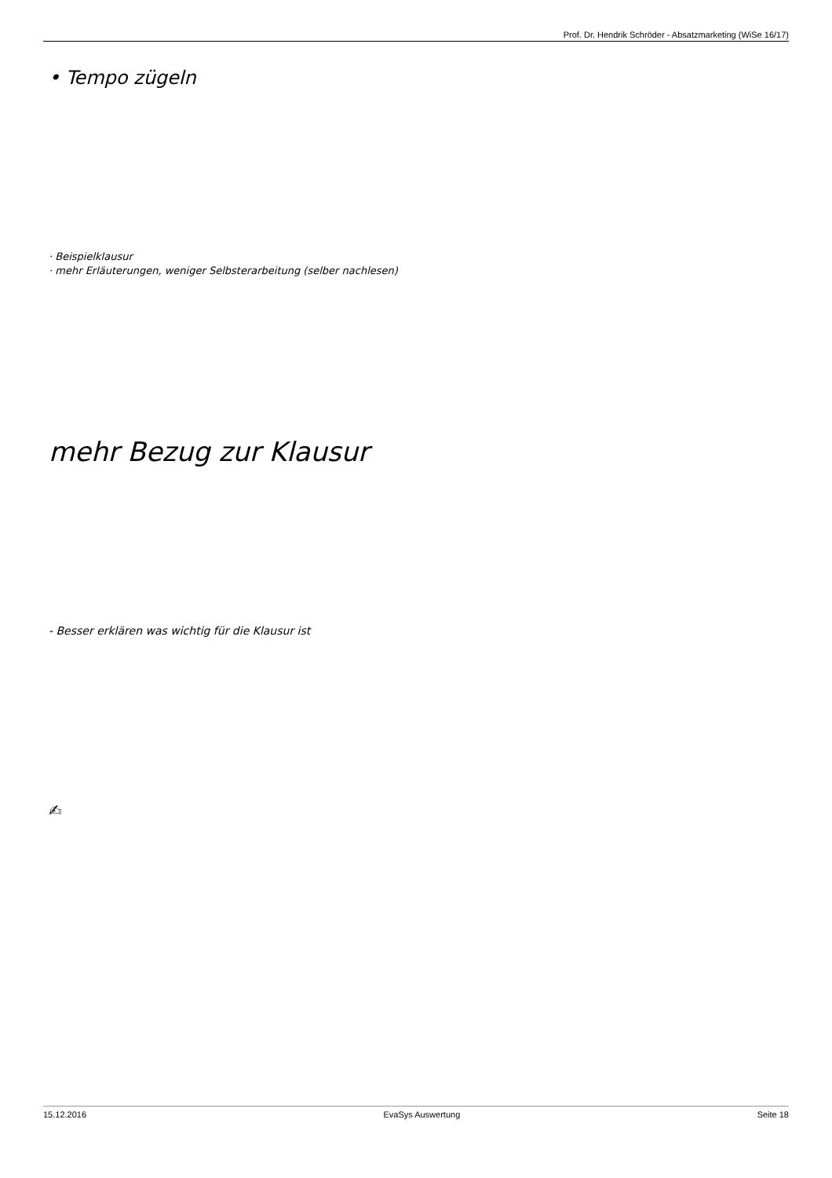Prof. Dr. Hendrik Schröder - Absatzmarketing (WiSe 16/17)
• Tempo zügeln
· Beispielklausur
· mehr Erläuterungen, weniger Selbsterarbeitung (selber nachlesen)
mehr Bezug zur Klausur
- Besser erklären was wichtig für die Klausur ist
✍
15.12.2016 EvaSys Auswertung Seite 18